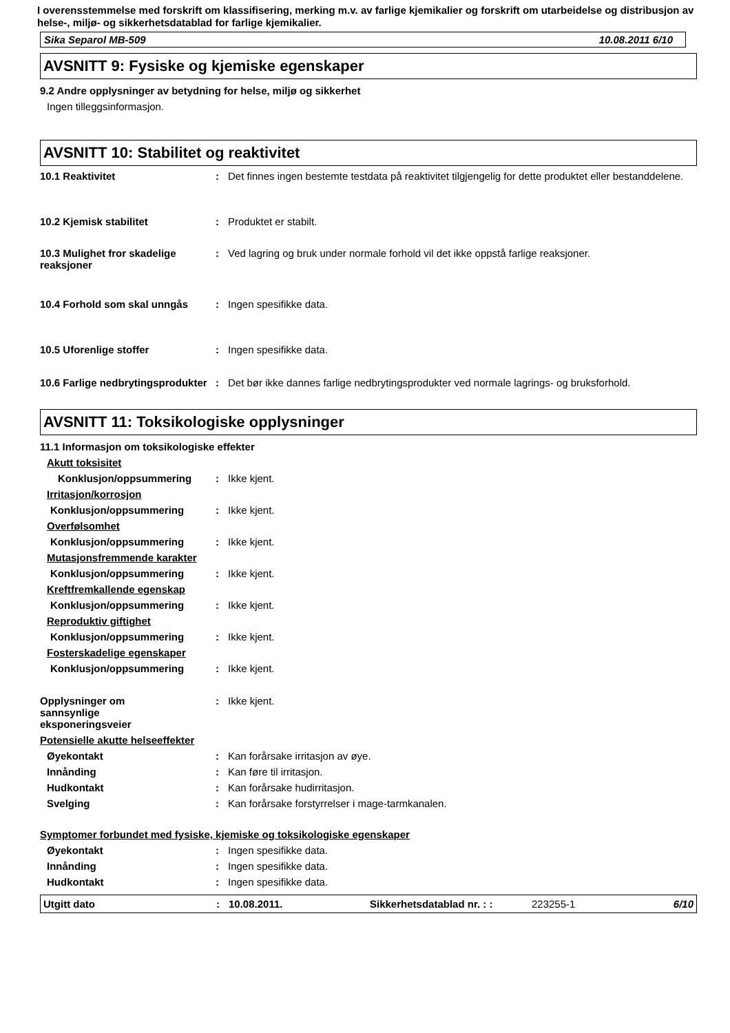I overensstemmelse med forskrift om klassifisering, merking m.v. av farlige kjemikalier og forskrift om utarbeidelse og distribusjon av helse-, miljø- og sikkerhetsdatablad for farlige kjemikalier.
Sika Separol MB-509 10.08.2011 6/10
AVSNITT 9: Fysiske og kjemiske egenskaper
9.2 Andre opplysninger av betydning for helse, miljø og sikkerhet
Ingen tilleggsinformasjon.
AVSNITT 10: Stabilitet og reaktivitet
10.1 Reaktivitet : Det finnes ingen bestemte testdata på reaktivitet tilgjengelig for dette produktet eller bestanddelene.
10.2 Kjemisk stabilitet : Produktet er stabilt.
10.3 Mulighet fror skadelige reaksjoner
: Ved lagring og bruk under normale forhold vil det ikke oppstå farlige reaksjoner.
10.4 Forhold som skal unngås : Ingen spesifikke data.
10.5 Uforenlige stoffer : Ingen spesifikke data.
10.6 Farlige nedbrytingsprodukter
: Det bør ikke dannes farlige nedbrytingsprodukter ved normale lagrings- og bruksforhold.
AVSNITT 11: Toksikologiske opplysninger
11.1 Informasjon om toksikologiske effekter
Akutt toksisitet
Konklusjon/oppsummering : Ikke kjent.
Irritasjon/korrosjon
Konklusjon/oppsummering : Ikke kjent.
Overfølsomhet
Konklusjon/oppsummering : Ikke kjent.
Mutasjonsfremmende karakter
Konklusjon/oppsummering : Ikke kjent.
Kreftfremkallende egenskap
Konklusjon/oppsummering : Ikke kjent.
Reproduktiv giftighet
Konklusjon/oppsummering : Ikke kjent.
Fosterskadelige egenskaper
Konklusjon/oppsummering : Ikke kjent.
Opplysninger om sannsynlige eksponeringsveier
: Ikke kjent.
Potensielle akutte helseeffekter
Øyekontakt : Kan forårsake irritasjon av øye.
Innånding : Kan føre til irritasjon.
Hudkontakt : Kan forårsake hudirritasjon.
Svelging : Kan forårsake forstyrrelser i mage-tarmkanalen.
Symptomer forbundet med fysiske, kjemiske og toksikologiske egenskaper
Øyekontakt : Ingen spesifikke data.
Innånding : Ingen spesifikke data.
Hudkontakt : Ingen spesifikke data.
Utgitt dato: 10.08.2011. Sikkerhetsdatablad nr. : : 223255-1 6/10